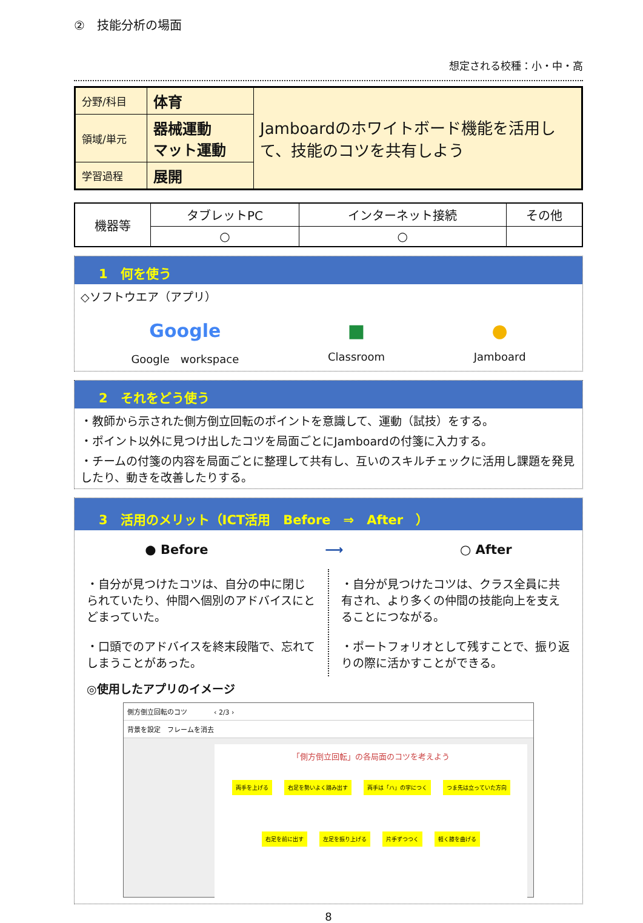②　技能分析の場面
想定される校種：小・中・高
| 分野/科目 | 体育 | Jamboardのホワイトボード機能を活用して、技能のコツを共有しよう |
| 領域/単元 | 器械運動 マット運動 | |
| 学習過程 | 展開 | |
| 機器等 | タブレットPC | インターネット接続 | その他 |
| --- | --- | --- | --- |
| | ○ | ○ | |
1　何を使う
◇ソフトウエア（アプリ）
Google
Google　workspace
■
Classroom
●
Jamboard
2　それをどう使う
・教師から示された側方倒立回転のポイントを意識して、運動（試技）をする。
・ポイント以外に見つけ出したコツを局面ごとにJamboardの付箋に入力する。
・チームの付箋の内容を局面ごとに整理して共有し、互いのスキルチェックに活用し課題を発見したり、動きを改善したりする。
3　活用のメリット（ICT活用　Before　⇒　After　）
● Before ⟶ ○ After
・自分が見つけたコツは、自分の中に閉じられていたり、仲間へ個別のアドバイスにとどまっていた。
・口頭でのアドバイスを終末段階で、忘れてしまうことがあった。
・自分が見つけたコツは、クラス全員に共有され、より多くの仲間の技能向上を支えることにつながる。
・ポートフォリオとして残すことで、振り返りの際に活かすことができる。
◎使用したアプリのイメージ
側方倒立回転のコツ　　　　‹ 2/3 ›
背景を設定　フレームを消去
「側方倒立回転」の各局面のコツを考えよう
両手を上げる 右足を勢いよく踏み出す 両手は「ハ」の字につく つま先は立っていた方向
右足を前に出す 左足を振り上げる 片手ずつつく 軽く膝を曲げる
8